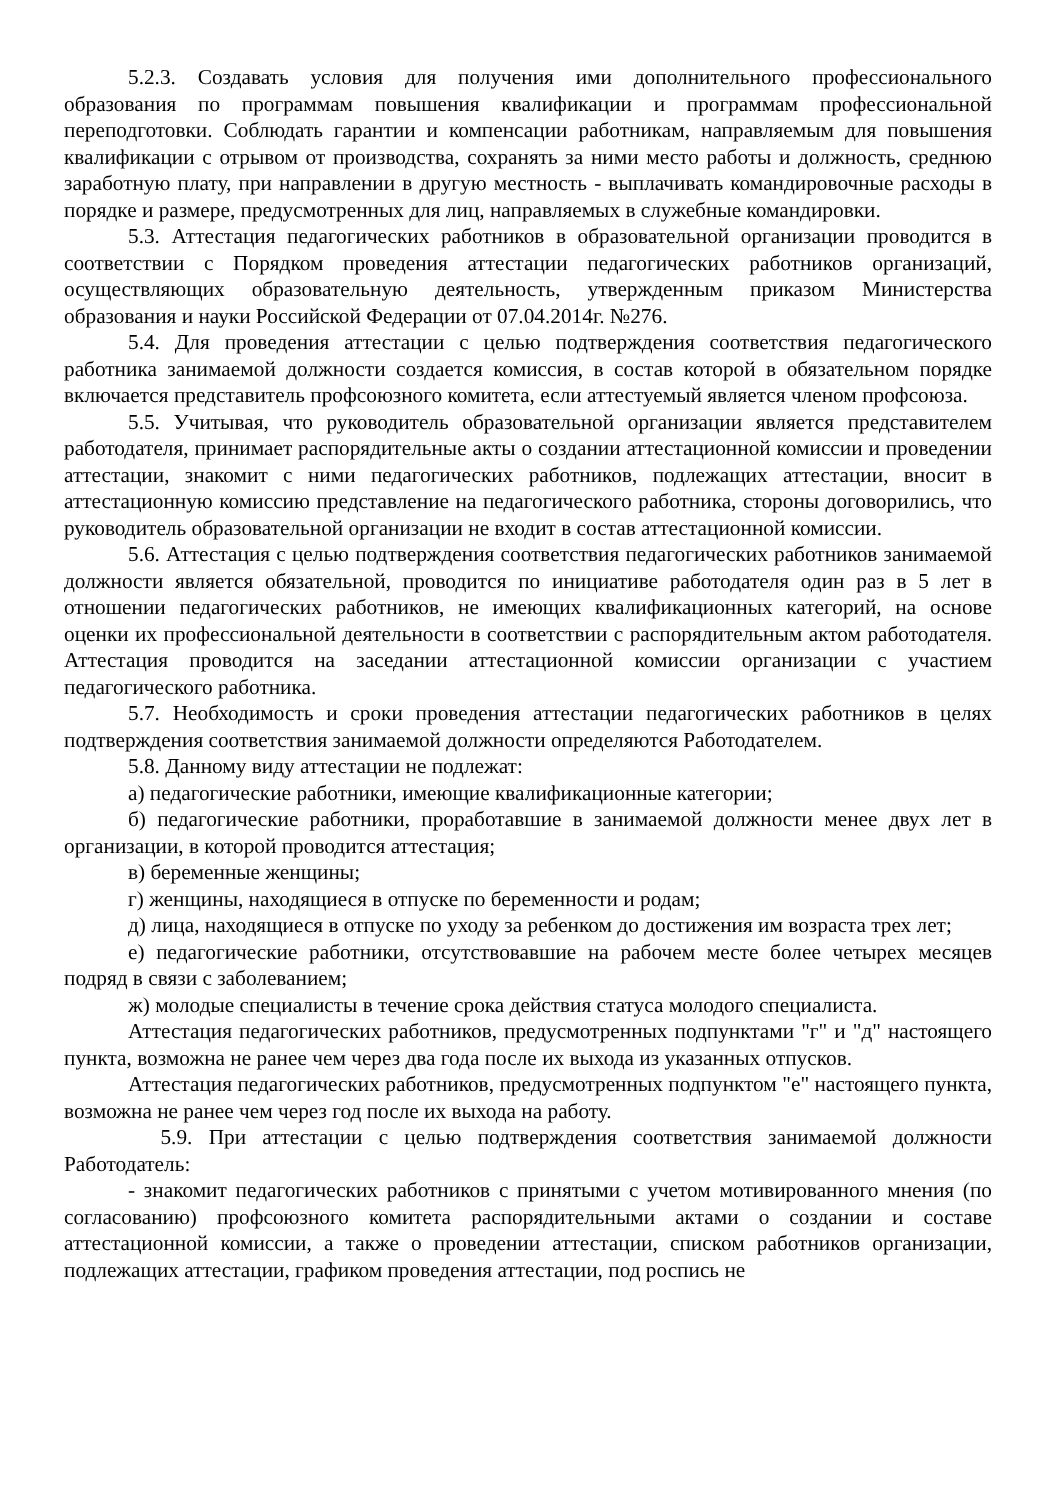5.2.3. Создавать условия для получения ими дополнительного профессионального образования по программам повышения квалификации и программам профессиональной переподготовки. Соблюдать гарантии и компенсации работникам, направляемым для повышения квалификации с отрывом от производства, сохранять за ними место работы и должность, среднюю заработную плату, при направлении в другую местность - выплачивать командировочные расходы в порядке и размере, предусмотренных для лиц, направляемых в служебные командировки.
5.3. Аттестация педагогических работников в образовательной организации проводится в соответствии с Порядком проведения аттестации педагогических работников организаций, осуществляющих образовательную деятельность, утвержденным приказом Министерства образования и науки Российской Федерации от 07.04.2014г. №276.
5.4. Для проведения аттестации с целью подтверждения соответствия педагогического работника занимаемой должности создается комиссия, в состав которой в обязательном порядке включается представитель профсоюзного комитета, если аттестуемый является членом профсоюза.
5.5. Учитывая, что руководитель образовательной организации является представителем работодателя, принимает распорядительные акты о создании аттестационной комиссии и проведении аттестации, знакомит с ними педагогических работников, подлежащих аттестации, вносит в аттестационную комиссию представление на педагогического работника, стороны договорились, что руководитель образовательной организации не входит в состав аттестационной комиссии.
5.6. Аттестация с целью подтверждения соответствия педагогических работников занимаемой должности является обязательной, проводится по инициативе работодателя один раз в 5 лет в отношении педагогических работников, не имеющих квалификационных категорий, на основе оценки их профессиональной деятельности в соответствии с распорядительным актом работодателя. Аттестация проводится на заседании аттестационной комиссии организации с участием педагогического работника.
5.7. Необходимость и сроки проведения аттестации педагогических работников в целях подтверждения соответствия занимаемой должности определяются Работодателем.
5.8. Данному виду аттестации не подлежат:
а) педагогические работники, имеющие квалификационные категории;
б) педагогические работники, проработавшие в занимаемой должности менее двух лет в организации, в которой проводится аттестация;
в) беременные женщины;
г) женщины, находящиеся в отпуске по беременности и родам;
д) лица, находящиеся в отпуске по уходу за ребенком до достижения им возраста трех лет;
е) педагогические работники, отсутствовавшие на рабочем месте более четырех месяцев подряд в связи с заболеванием;
ж) молодые специалисты в течение срока действия статуса молодого специалиста.
Аттестация педагогических работников, предусмотренных подпунктами "г" и "д" настоящего пункта, возможна не ранее чем через два года после их выхода из указанных отпусков.
Аттестация педагогических работников, предусмотренных подпунктом "е" настоящего пункта, возможна не ранее чем через год после их выхода на работу.
5.9. При аттестации с целью подтверждения соответствия занимаемой должности Работодатель:
- знакомит педагогических работников с принятыми с учетом мотивированного мнения (по согласованию) профсоюзного комитета распорядительными актами о создании и составе аттестационной комиссии, а также о проведении аттестации, списком работников организации, подлежащих аттестации, графиком проведения аттестации, под роспись не